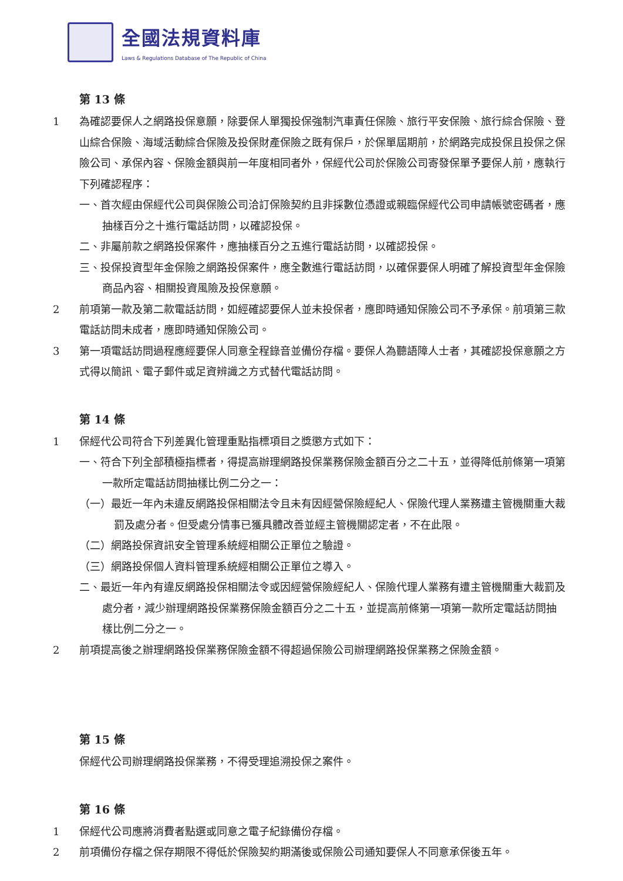全國法規資料庫
Laws & Regulations Database of The Republic of China
第 13 條
1 為確認要保人之網路投保意願，除要保人單獨投保強制汽車責任保險、旅行平安保險、旅行綜合保險、登山綜合保險、海域活動綜合保險及投保財產保險之既有保戶，於保單屆期前，於網路完成投保且投保之保險公司、承保內容、保險金額與前一年度相同者外，保經代公司於保險公司寄發保單予要保人前，應執行下列確認程序：
一、首次經由保經代公司與保險公司洽訂保險契約且非採數位憑證或親臨保經代公司申請帳號密碼者，應抽樣百分之十進行電話訪問，以確認投保。
二、非屬前款之網路投保案件，應抽樣百分之五進行電話訪問，以確認投保。
三、投保投資型年金保險之網路投保案件，應全數進行電話訪問，以確保要保人明確了解投資型年金保險商品內容、相關投資風險及投保意願。
2 前項第一款及第二款電話訪問，如經確認要保人並未投保者，應即時通知保險公司不予承保。前項第三款電話訪問未成者，應即時通知保險公司。
3 第一項電話訪問過程應經要保人同意全程錄音並備份存檔。要保人為聽語障人士者，其確認投保意願之方式得以簡訊、電子郵件或足資辨識之方式替代電話訪問。
第 14 條
1 保經代公司符合下列差異化管理重點指標項目之獎懲方式如下：
一、符合下列全部積極指標者，得提高辦理網路投保業務保險金額百分之二十五，並得降低前條第一項第一款所定電話訪問抽樣比例二分之一：
（一）最近一年內未違反網路投保相關法令且未有因經營保險經紀人、保險代理人業務遭主管機關重大裁罰及處分者。但受處分情事已獲具體改善並經主管機關認定者，不在此限。
（二）網路投保資訊安全管理系統經相關公正單位之驗證。
（三）網路投保個人資料管理系統經相關公正單位之導入。
二、最近一年內有違反網路投保相關法令或因經營保險經紀人、保險代理人業務有遭主管機關重大裁罰及處分者，減少辦理網路投保業務保險金額百分之二十五，並提高前條第一項第一款所定電話訪問抽樣比例二分之一。
2 前項提高後之辦理網路投保業務保險金額不得超過保險公司辦理網路投保業務之保險金額。
第 15 條
保經代公司辦理網路投保業務，不得受理追溯投保之案件。
第 16 條
1 保經代公司應將消費者點選或同意之電子紀錄備份存檔。
2 前項備份存檔之保存期限不得低於保險契約期滿後或保險公司通知要保人不同意承保後五年。